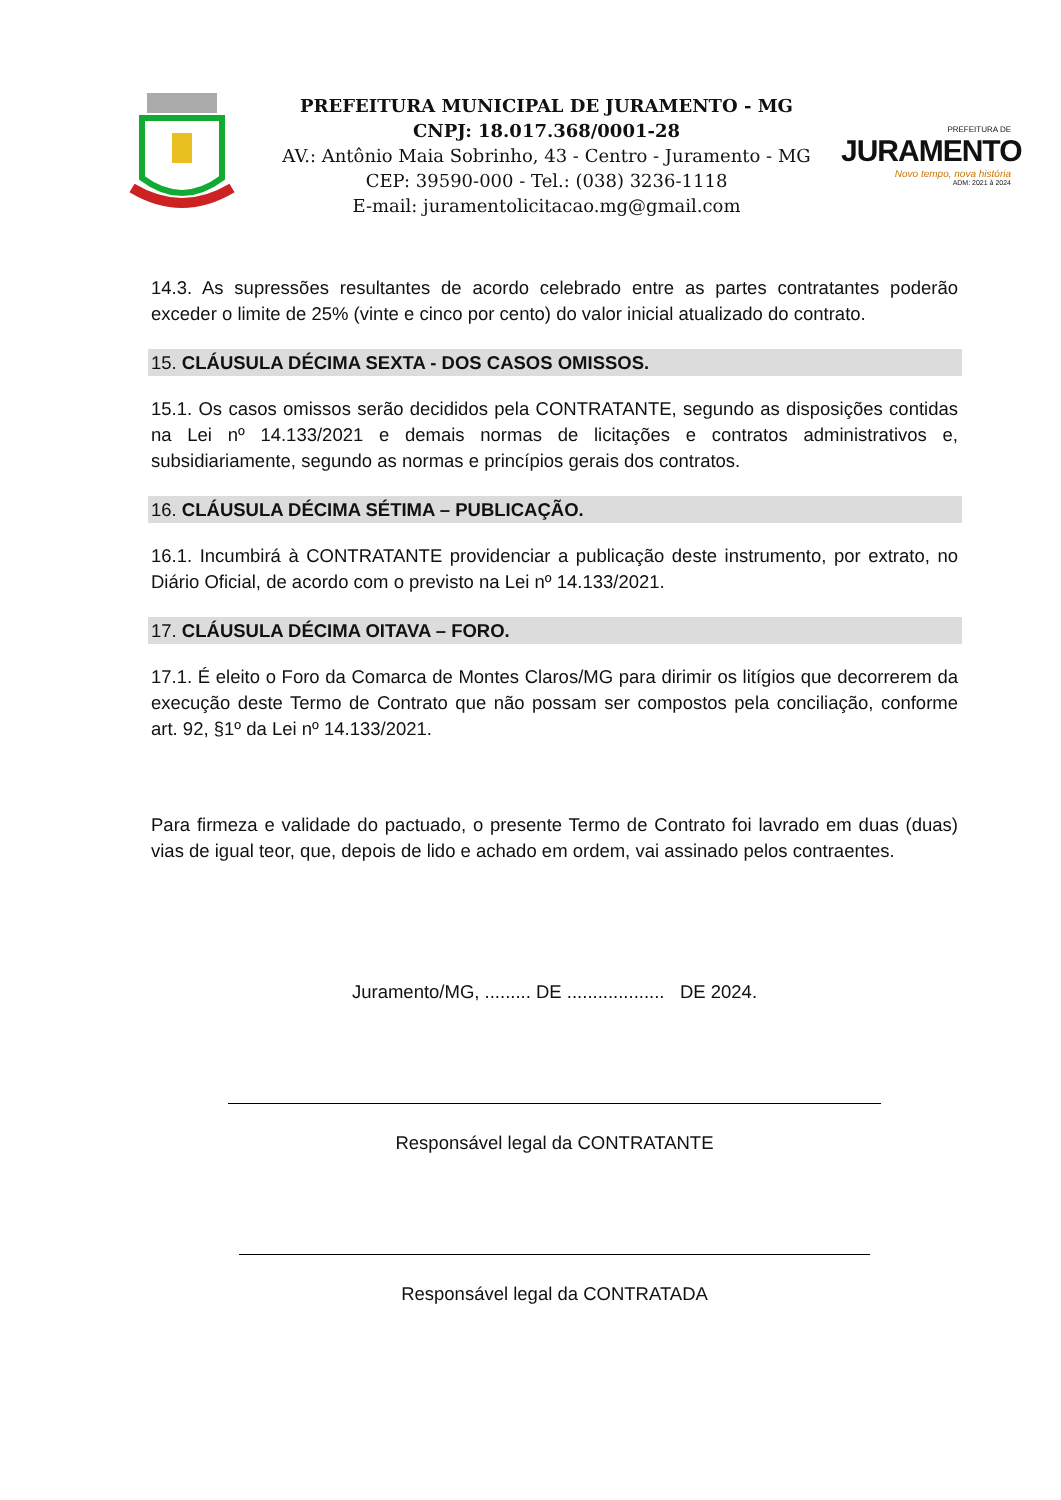PREFEITURA MUNICIPAL DE JURAMENTO - MG
CNPJ: 18.017.368/0001-28
AV.: Antônio Maia Sobrinho, 43 - Centro - Juramento - MG
CEP: 39590-000 - Tel.: (038) 3236-1118
E-mail: juramentolicitacao.mg@gmail.com
PREFEITURA DE
JURAMENTO
Novo tempo, nova história
ADM: 2021 à 2024
14.3. As supressões resultantes de acordo celebrado entre as partes contratantes poderão exceder o limite de 25% (vinte e cinco por cento) do valor inicial atualizado do contrato.
15. CLÁUSULA DÉCIMA SEXTA - DOS CASOS OMISSOS.
15.1. Os casos omissos serão decididos pela CONTRATANTE, segundo as disposições contidas na Lei nº 14.133/2021 e demais normas de licitações e contratos administrativos e, subsidiariamente, segundo as normas e princípios gerais dos contratos.
16. CLÁUSULA DÉCIMA SÉTIMA – PUBLICAÇÃO.
16.1. Incumbirá à CONTRATANTE providenciar a publicação deste instrumento, por extrato, no Diário Oficial, de acordo com o previsto na Lei nº 14.133/2021.
17. CLÁUSULA DÉCIMA OITAVA – FORO.
17.1. É eleito o Foro da Comarca de Montes Claros/MG para dirimir os litígios que decorrerem da execução deste Termo de Contrato que não possam ser compostos pela conciliação, conforme art. 92, §1º da Lei nº 14.133/2021.
Para firmeza e validade do pactuado, o presente Termo de Contrato foi lavrado em duas (duas) vias de igual teor, que, depois de lido e achado em ordem, vai assinado pelos contraentes.
Juramento/MG, ......... DE ................... DE 2024.
Responsável legal da CONTRATANTE
Responsável legal da CONTRATADA